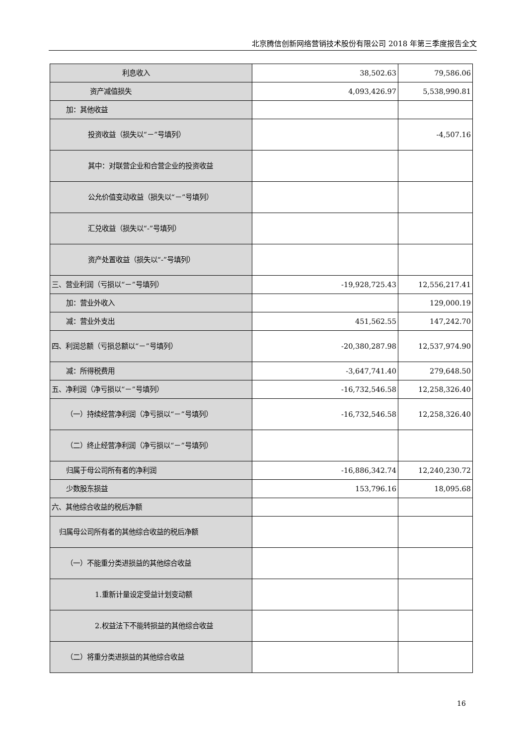北京腾信创新网络营销技术股份有限公司 2018 年第三季度报告全文
| 利息收入 | 38,502.63 | 79,586.06 |
| 资产减值损失 | 4,093,426.97 | 5,538,990.81 |
| 加：其他收益 | | |
| 投资收益（损失以“－”号填列） | | -4,507.16 |
| 其中：对联营企业和合营企业的投资收益 | | |
| 公允价值变动收益（损失以“－”号填列） | | |
| 汇兑收益（损失以“-”号填列） | | |
| 资产处置收益（损失以“-”号填列） | | |
| 三、营业利润（亏损以“－”号填列） | -19,928,725.43 | 12,556,217.41 |
| 加：营业外收入 | | 129,000.19 |
| 减：营业外支出 | 451,562.55 | 147,242.70 |
| 四、利润总额（亏损总额以“－”号填列） | -20,380,287.98 | 12,537,974.90 |
| 减：所得税费用 | -3,647,741.40 | 279,648.50 |
| 五、净利润（净亏损以“－”号填列） | -16,732,546.58 | 12,258,326.40 |
| （一）持续经营净利润（净亏损以“－”号填列） | -16,732,546.58 | 12,258,326.40 |
| （二）终止经营净利润（净亏损以“－”号填列） | | |
| 归属于母公司所有者的净利润 | -16,886,342.74 | 12,240,230.72 |
| 少数股东损益 | 153,796.16 | 18,095.68 |
| 六、其他综合收益的税后净额 | | |
| 归属母公司所有者的其他综合收益的税后净额 | | |
| （一）不能重分类进损益的其他综合收益 | | |
| 1.重新计量设定受益计划变动额 | | |
| 2.权益法下不能转损益的其他综合收益 | | |
| （二）将重分类进损益的其他综合收益 | | |
16